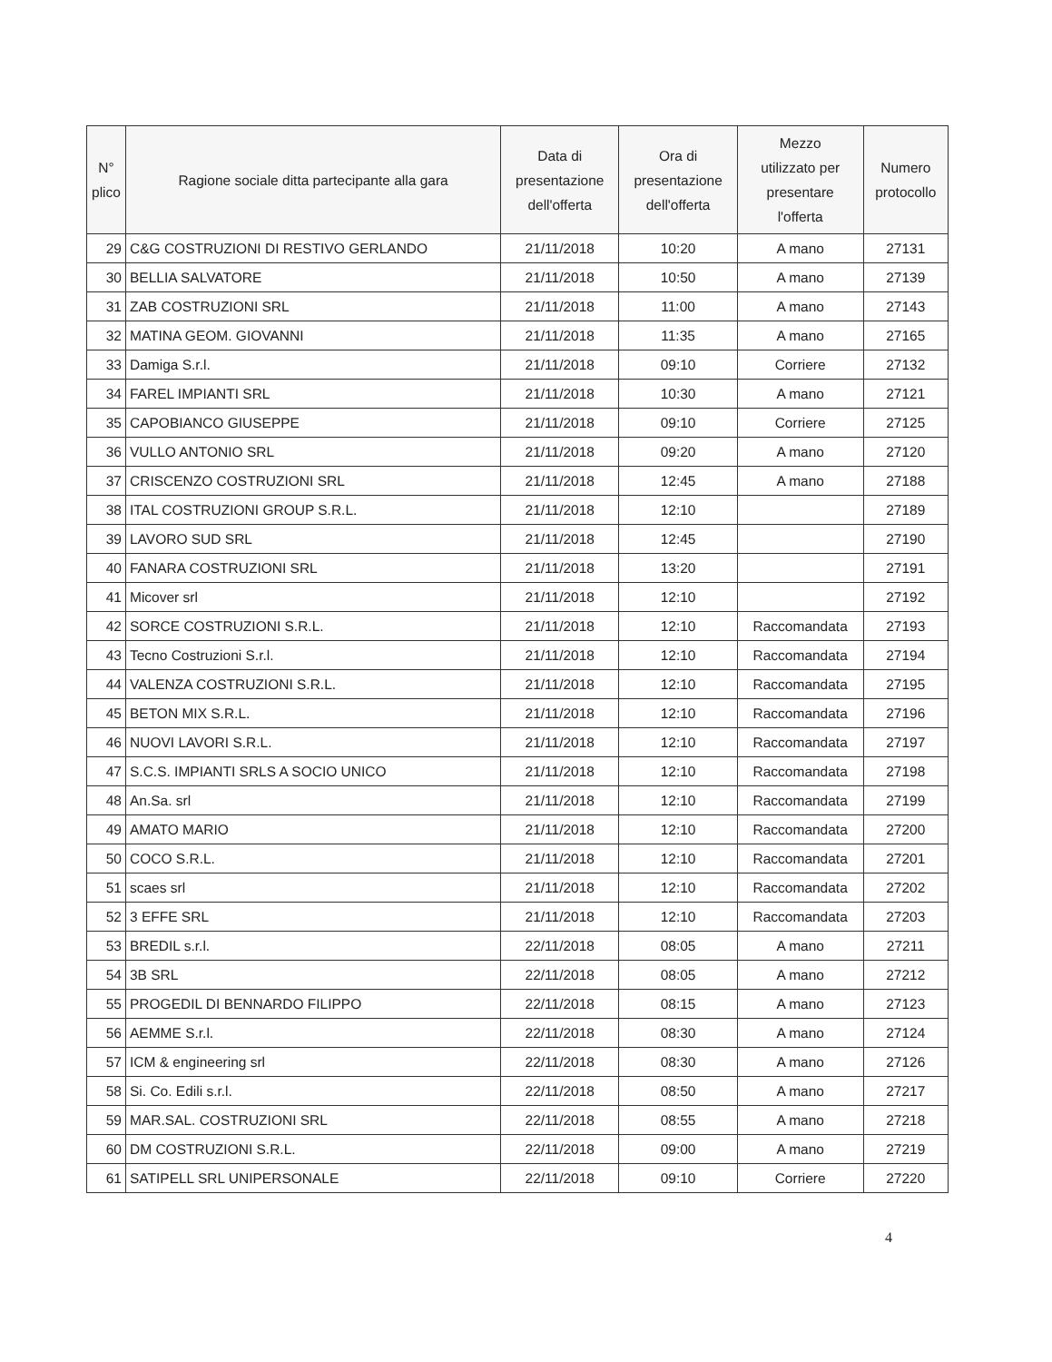| N° plico | Ragione sociale ditta partecipante alla gara | Data di presentazione dell'offerta | Ora di presentazione dell'offerta | Mezzo utilizzato per presentare l'offerta | Numero protocollo |
| --- | --- | --- | --- | --- | --- |
| 29 | C&G COSTRUZIONI DI RESTIVO GERLANDO | 21/11/2018 | 10:20 | A mano | 27131 |
| 30 | BELLIA SALVATORE | 21/11/2018 | 10:50 | A mano | 27139 |
| 31 | ZAB COSTRUZIONI SRL | 21/11/2018 | 11:00 | A mano | 27143 |
| 32 | MATINA GEOM. GIOVANNI | 21/11/2018 | 11:35 | A mano | 27165 |
| 33 | Damiga S.r.l. | 21/11/2018 | 09:10 | Corriere | 27132 |
| 34 | FAREL IMPIANTI SRL | 21/11/2018 | 10:30 | A mano | 27121 |
| 35 | CAPOBIANCO GIUSEPPE | 21/11/2018 | 09:10 | Corriere | 27125 |
| 36 | VULLO ANTONIO SRL | 21/11/2018 | 09:20 | A mano | 27120 |
| 37 | CRISCENZO COSTRUZIONI SRL | 21/11/2018 | 12:45 | A mano | 27188 |
| 38 | ITAL COSTRUZIONI GROUP S.R.L. | 21/11/2018 | 12:10 | | 27189 |
| 39 | LAVORO SUD SRL | 21/11/2018 | 12:45 | | 27190 |
| 40 | FANARA COSTRUZIONI SRL | 21/11/2018 | 13:20 | | 27191 |
| 41 | Micover srl | 21/11/2018 | 12:10 | | 27192 |
| 42 | SORCE COSTRUZIONI S.R.L. | 21/11/2018 | 12:10 | Raccomandata | 27193 |
| 43 | Tecno Costruzioni S.r.l. | 21/11/2018 | 12:10 | Raccomandata | 27194 |
| 44 | VALENZA COSTRUZIONI S.R.L. | 21/11/2018 | 12:10 | Raccomandata | 27195 |
| 45 | BETON MIX S.R.L. | 21/11/2018 | 12:10 | Raccomandata | 27196 |
| 46 | NUOVI LAVORI S.R.L. | 21/11/2018 | 12:10 | Raccomandata | 27197 |
| 47 | S.C.S. IMPIANTI SRLS A SOCIO UNICO | 21/11/2018 | 12:10 | Raccomandata | 27198 |
| 48 | An.Sa. srl | 21/11/2018 | 12:10 | Raccomandata | 27199 |
| 49 | AMATO MARIO | 21/11/2018 | 12:10 | Raccomandata | 27200 |
| 50 | COCO S.R.L. | 21/11/2018 | 12:10 | Raccomandata | 27201 |
| 51 | scaes srl | 21/11/2018 | 12:10 | Raccomandata | 27202 |
| 52 | 3 EFFE SRL | 21/11/2018 | 12:10 | Raccomandata | 27203 |
| 53 | BREDIL s.r.l. | 22/11/2018 | 08:05 | A mano | 27211 |
| 54 | 3B SRL | 22/11/2018 | 08:05 | A mano | 27212 |
| 55 | PROGEDIL DI BENNARDO FILIPPO | 22/11/2018 | 08:15 | A mano | 27123 |
| 56 | AEMME S.r.l. | 22/11/2018 | 08:30 | A mano | 27124 |
| 57 | ICM & engineering srl | 22/11/2018 | 08:30 | A mano | 27126 |
| 58 | Si. Co. Edili s.r.l. | 22/11/2018 | 08:50 | A mano | 27217 |
| 59 | MAR.SAL. COSTRUZIONI SRL | 22/11/2018 | 08:55 | A mano | 27218 |
| 60 | DM COSTRUZIONI S.R.L. | 22/11/2018 | 09:00 | A mano | 27219 |
| 61 | SATIPELL SRL UNIPERSONALE | 22/11/2018 | 09:10 | Corriere | 27220 |
4